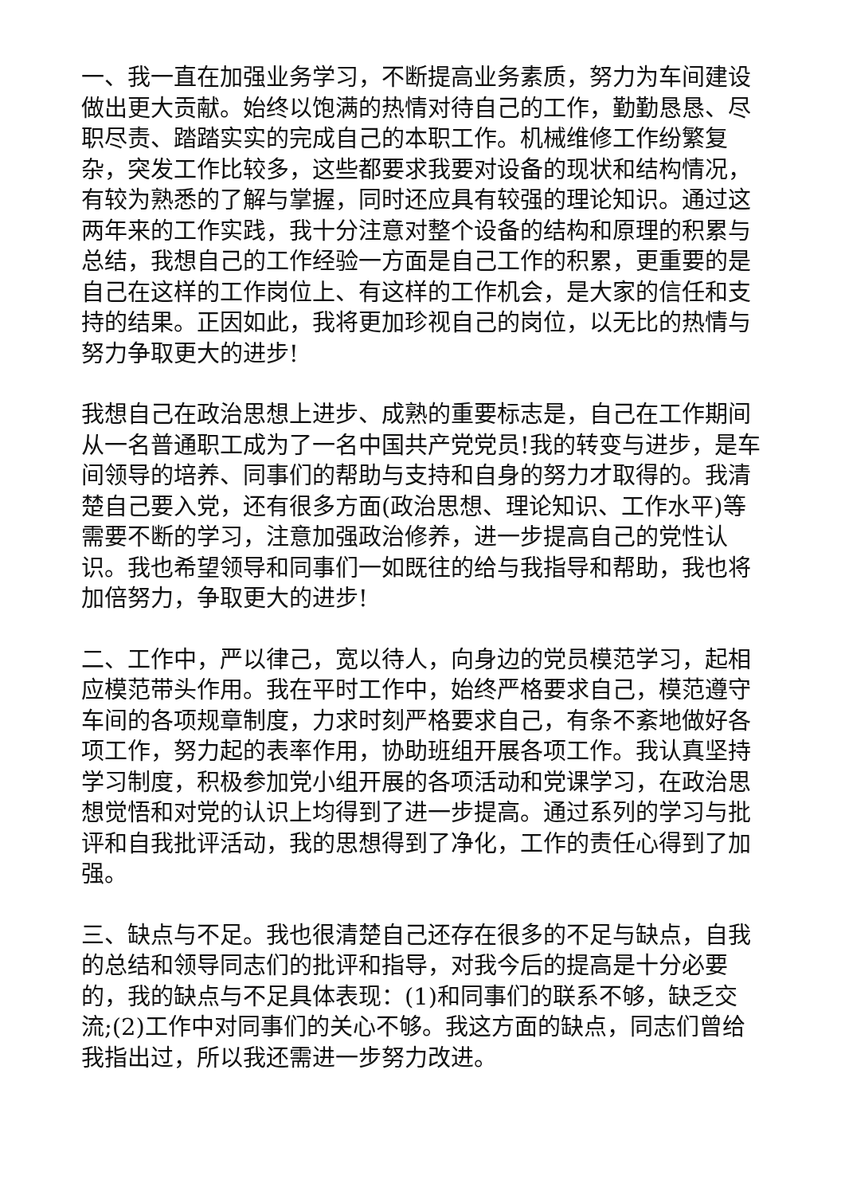一、我一直在加强业务学习，不断提高业务素质，努力为车间建设做出更大贡献。始终以饱满的热情对待自己的工作，勤勤恳恳、尽职尽责、踏踏实实的完成自己的本职工作。机械维修工作纷繁复杂，突发工作比较多，这些都要求我要对设备的现状和结构情况，有较为熟悉的了解与掌握，同时还应具有较强的理论知识。通过这两年来的工作实践，我十分注意对整个设备的结构和原理的积累与总结，我想自己的工作经验一方面是自己工作的积累，更重要的是自己在这样的工作岗位上、有这样的工作机会，是大家的信任和支持的结果。正因如此，我将更加珍视自己的岗位，以无比的热情与努力争取更大的进步!
我想自己在政治思想上进步、成熟的重要标志是，自己在工作期间从一名普通职工成为了一名中国共产党党员!我的转变与进步，是车间领导的培养、同事们的帮助与支持和自身的努力才取得的。我清楚自己要入党，还有很多方面(政治思想、理论知识、工作水平)等需要不断的学习，注意加强政治修养，进一步提高自己的党性认识。我也希望领导和同事们一如既往的给与我指导和帮助，我也将加倍努力，争取更大的进步!
二、工作中，严以律己，宽以待人，向身边的党员模范学习，起相应模范带头作用。我在平时工作中，始终严格要求自己，模范遵守车间的各项规章制度，力求时刻严格要求自己，有条不紊地做好各项工作，努力起的表率作用，协助班组开展各项工作。我认真坚持学习制度，积极参加党小组开展的各项活动和党课学习，在政治思想觉悟和对党的认识上均得到了进一步提高。通过系列的学习与批评和自我批评活动，我的思想得到了净化，工作的责任心得到了加强。
三、缺点与不足。我也很清楚自己还存在很多的不足与缺点，自我的总结和领导同志们的批评和指导，对我今后的提高是十分必要的，我的缺点与不足具体表现：(1)和同事们的联系不够，缺乏交流;(2)工作中对同事们的关心不够。我这方面的缺点，同志们曾给我指出过，所以我还需进一步努力改进。